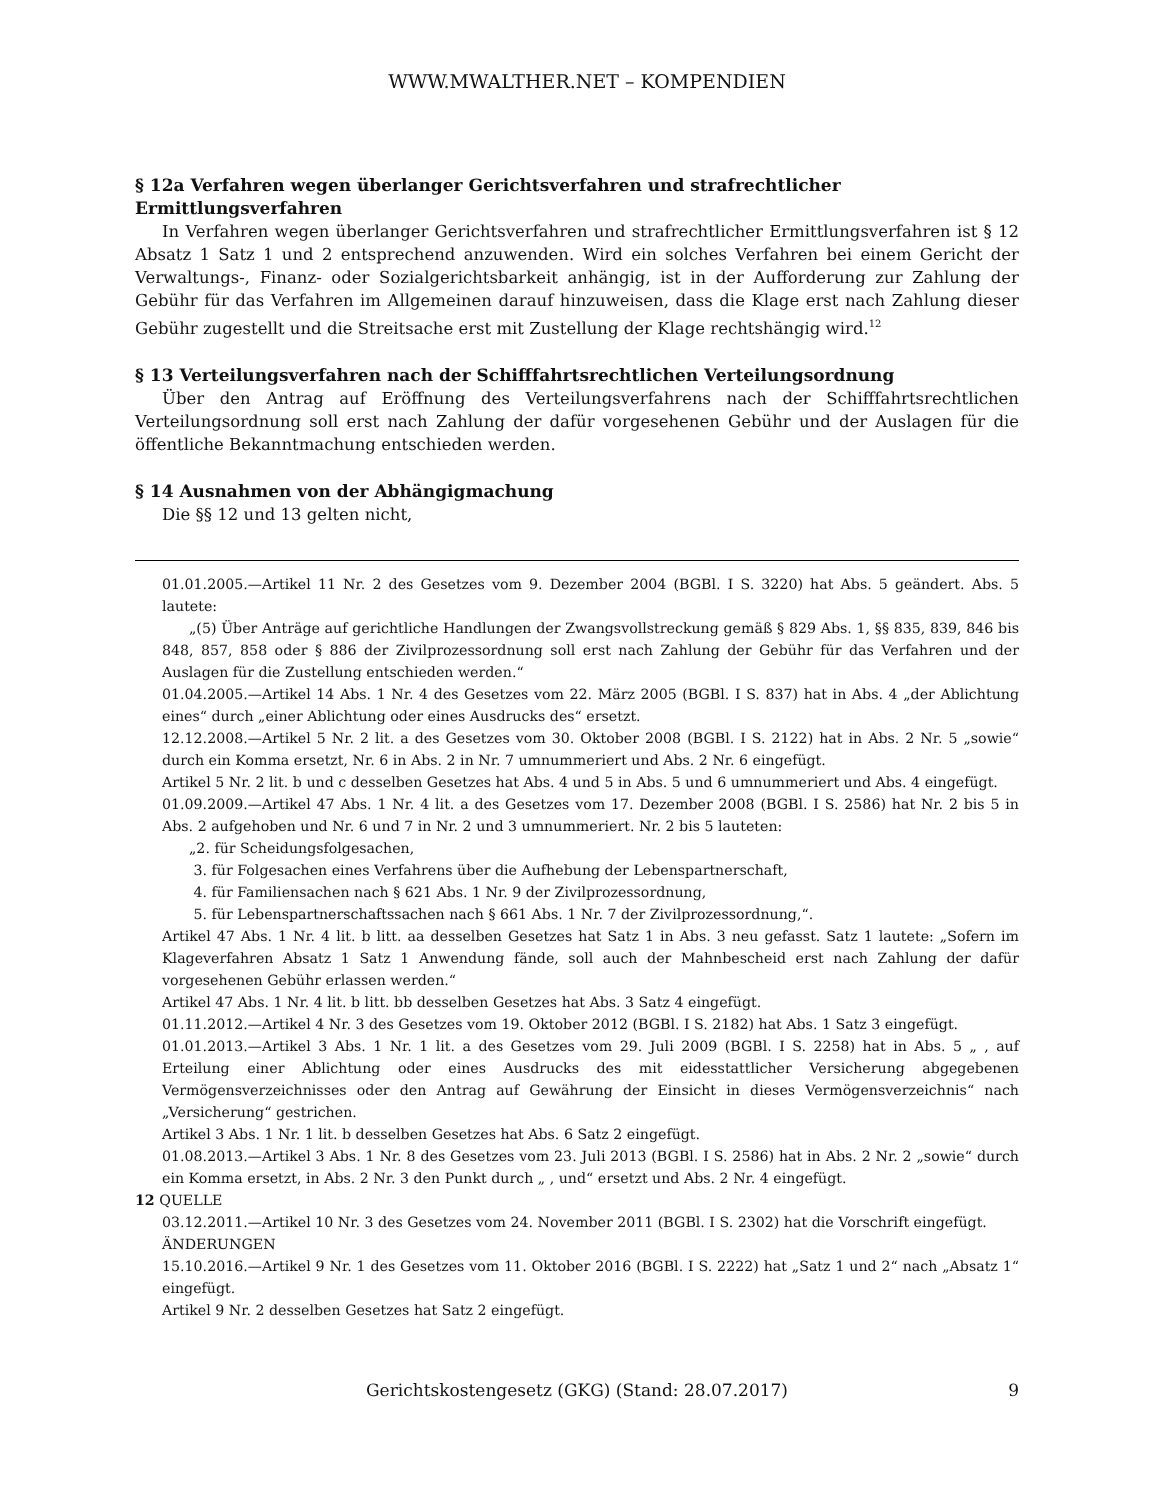WWW.MWALTHER.NET – KOMPENDIEN
§ 12a Verfahren wegen überlanger Gerichtsverfahren und strafrechtlicher Ermittlungsverfahren
In Verfahren wegen überlanger Gerichtsverfahren und strafrechtlicher Ermittlungsverfahren ist § 12 Absatz 1 Satz 1 und 2 entsprechend anzuwenden. Wird ein solches Verfahren bei einem Gericht der Verwaltungs-, Finanz- oder Sozialgerichtsbarkeit anhängig, ist in der Aufforderung zur Zahlung der Gebühr für das Verfahren im Allgemeinen darauf hinzuweisen, dass die Klage erst nach Zahlung dieser Gebühr zugestellt und die Streitsache erst mit Zustellung der Klage rechtshängig wird.<sup>12</sup>
§ 13 Verteilungsverfahren nach der Schifffahrtsrechtlichen Verteilungsordnung
Über den Antrag auf Eröffnung des Verteilungsverfahrens nach der Schifffahrtsrechtlichen Verteilungsordnung soll erst nach Zahlung der dafür vorgesehenen Gebühr und der Auslagen für die öffentliche Bekanntmachung entschieden werden.
§ 14 Ausnahmen von der Abhängigmachung
Die §§ 12 und 13 gelten nicht,
01.01.2005.—Artikel 11 Nr. 2 des Gesetzes vom 9. Dezember 2004 (BGBl. I S. 3220) hat Abs. 5 geändert. Abs. 5 lautete:
„(5) Über Anträge auf gerichtliche Handlungen der Zwangsvollstreckung gemäß § 829 Abs. 1, §§ 835, 839, 846 bis 848, 857, 858 oder § 886 der Zivilprozessordnung soll erst nach Zahlung der Gebühr für das Verfahren und der Auslagen für die Zustellung entschieden werden.“
01.04.2005.—Artikel 14 Abs. 1 Nr. 4 des Gesetzes vom 22. März 2005 (BGBl. I S. 837) hat in Abs. 4 „der Ablichtung eines“ durch „einer Ablichtung oder eines Ausdrucks des“ ersetzt.
12.12.2008.—Artikel 5 Nr. 2 lit. a des Gesetzes vom 30. Oktober 2008 (BGBl. I S. 2122) hat in Abs. 2 Nr. 5 „sowie“ durch ein Komma ersetzt, Nr. 6 in Abs. 2 in Nr. 7 umnummeriert und Abs. 2 Nr. 6 eingefügt.
Artikel 5 Nr. 2 lit. b und c desselben Gesetzes hat Abs. 4 und 5 in Abs. 5 und 6 umnummeriert und Abs. 4 eingefügt.
01.09.2009.—Artikel 47 Abs. 1 Nr. 4 lit. a des Gesetzes vom 17. Dezember 2008 (BGBl. I S. 2586) hat Nr. 2 bis 5 in Abs. 2 aufgehoben und Nr. 6 und 7 in Nr. 2 und 3 umnummeriert. Nr. 2 bis 5 lauteten:
„2. für Scheidungsfolgesachen,
3. für Folgesachen eines Verfahrens über die Aufhebung der Lebenspartnerschaft,
4. für Familiensachen nach § 621 Abs. 1 Nr. 9 der Zivilprozessordnung,
5. für Lebenspartnerschaftssachen nach § 661 Abs. 1 Nr. 7 der Zivilprozessordnung,“.
Artikel 47 Abs. 1 Nr. 4 lit. b litt. aa desselben Gesetzes hat Satz 1 in Abs. 3 neu gefasst. Satz 1 lautete: „Sofern im Klageverfahren Absatz 1 Satz 1 Anwendung fände, soll auch der Mahnbescheid erst nach Zahlung der dafür vorgesehenen Gebühr erlassen werden.“
Artikel 47 Abs. 1 Nr. 4 lit. b litt. bb desselben Gesetzes hat Abs. 3 Satz 4 eingefügt.
01.11.2012.—Artikel 4 Nr. 3 des Gesetzes vom 19. Oktober 2012 (BGBl. I S. 2182) hat Abs. 1 Satz 3 eingefügt.
01.01.2013.—Artikel 3 Abs. 1 Nr. 1 lit. a des Gesetzes vom 29. Juli 2009 (BGBl. I S. 2258) hat in Abs. 5 „ , auf Erteilung einer Ablichtung oder eines Ausdrucks des mit eidesstattlicher Versicherung abgegebenen Vermögensverzeichnisses oder den Antrag auf Gewährung der Einsicht in dieses Vermögensverzeichnis“ nach „Versicherung“ gestrichen.
Artikel 3 Abs. 1 Nr. 1 lit. b desselben Gesetzes hat Abs. 6 Satz 2 eingefügt.
01.08.2013.—Artikel 3 Abs. 1 Nr. 8 des Gesetzes vom 23. Juli 2013 (BGBl. I S. 2586) hat in Abs. 2 Nr. 2 „sowie“ durch ein Komma ersetzt, in Abs. 2 Nr. 3 den Punkt durch „ , und“ ersetzt und Abs. 2 Nr. 4 eingefügt.
12 QUELLE
03.12.2011.—Artikel 10 Nr. 3 des Gesetzes vom 24. November 2011 (BGBl. I S. 2302) hat die Vorschrift eingefügt.
ÄNDERUNGEN
15.10.2016.—Artikel 9 Nr. 1 des Gesetzes vom 11. Oktober 2016 (BGBl. I S. 2222) hat „Satz 1 und 2“ nach „Absatz 1“ eingefügt.
Artikel 9 Nr. 2 desselben Gesetzes hat Satz 2 eingefügt.
Gerichtskostengesetz (GKG) (Stand: 28.07.2017)
9